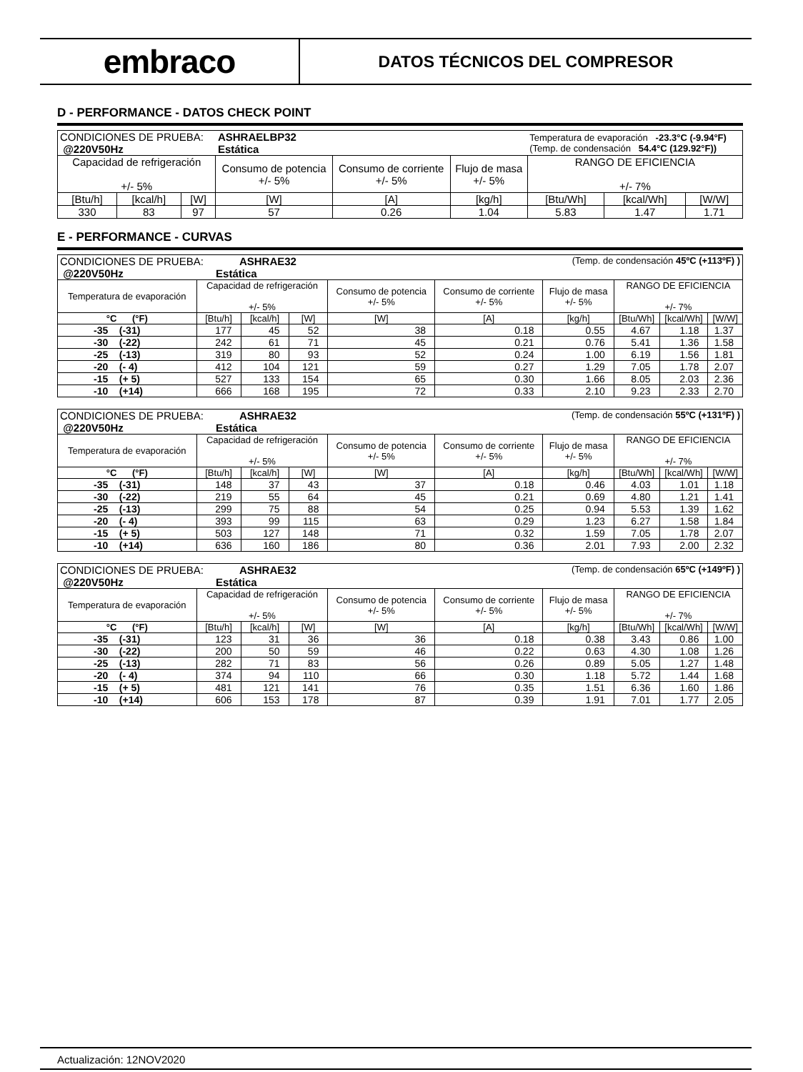embraco
DATOS TÉCNICOS DEL COMPRESOR
D - PERFORMANCE - DATOS CHECK POINT
| CONDICIONES DE PRUEBA: @220V50Hz | | | ASHRAELBP32 Estática | | | Temperatura de evaporación -23.3°C (-9.94°F) (Temp. de condensación 54.4°C (129.92°F)) | | |
| Capacidad de refrigeración +/- 5% | | | Consumo de potencia +/- 5% | Consumo de corriente +/- 5% | Flujo de masa +/- 5% | RANGO DE EFICIENCIA +/- 7% | | |
| [Btu/h] | [kcal/h] | [W] | [W] | [A] | [kg/h] | [Btu/Wh] | [kcal/Wh] | [W/W] |
| 330 | 83 | 97 | 57 | 0.26 | 1.04 | 5.83 | 1.47 | 1.71 |
E - PERFORMANCE - CURVAS
| CONDICIONES DE PRUEBA: ASHRAE32 @220V50Hz Estática | | | | (Temp. de condensación 45ºC (+113ºF) ) | | | | | |
| Temperatura de evaporación | Capacidad de refrigeración +/- 5% | | | Consumo de potencia +/- 5% | Consumo de corriente +/- 5% | Flujo de masa +/- 5% | RANGO DE EFICIENCIA +/- 7% | | |
| °C (°F) | [Btu/h] | [kcal/h] | [W] | [W] | [A] | [kg/h] | [Btu/Wh] | [kcal/Wh] | [W/W] |
| -35 (-31) | 177 | 45 | 52 | 38 | 0.18 | 0.55 | 4.67 | 1.18 | 1.37 |
| -30 (-22) | 242 | 61 | 71 | 45 | 0.21 | 0.76 | 5.41 | 1.36 | 1.58 |
| -25 (-13) | 319 | 80 | 93 | 52 | 0.24 | 1.00 | 6.19 | 1.56 | 1.81 |
| -20 (- 4) | 412 | 104 | 121 | 59 | 0.27 | 1.29 | 7.05 | 1.78 | 2.07 |
| -15 (+ 5) | 527 | 133 | 154 | 65 | 0.30 | 1.66 | 8.05 | 2.03 | 2.36 |
| -10 (+14) | 666 | 168 | 195 | 72 | 0.33 | 2.10 | 9.23 | 2.33 | 2.70 |
| CONDICIONES DE PRUEBA: ASHRAE32 @220V50Hz Estática | | | | (Temp. de condensación 55ºC (+131ºF) ) | | | | | |
| Temperatura de evaporación | Capacidad de refrigeración +/- 5% | | | Consumo de potencia +/- 5% | Consumo de corriente +/- 5% | Flujo de masa +/- 5% | RANGO DE EFICIENCIA +/- 7% | | |
| °C (°F) | [Btu/h] | [kcal/h] | [W] | [W] | [A] | [kg/h] | [Btu/Wh] | [kcal/Wh] | [W/W] |
| -35 (-31) | 148 | 37 | 43 | 37 | 0.18 | 0.46 | 4.03 | 1.01 | 1.18 |
| -30 (-22) | 219 | 55 | 64 | 45 | 0.21 | 0.69 | 4.80 | 1.21 | 1.41 |
| -25 (-13) | 299 | 75 | 88 | 54 | 0.25 | 0.94 | 5.53 | 1.39 | 1.62 |
| -20 (- 4) | 393 | 99 | 115 | 63 | 0.29 | 1.23 | 6.27 | 1.58 | 1.84 |
| -15 (+ 5) | 503 | 127 | 148 | 71 | 0.32 | 1.59 | 7.05 | 1.78 | 2.07 |
| -10 (+14) | 636 | 160 | 186 | 80 | 0.36 | 2.01 | 7.93 | 2.00 | 2.32 |
| CONDICIONES DE PRUEBA: ASHRAE32 @220V50Hz Estática | | | | (Temp. de condensación 65ºC (+149ºF) ) | | | | | |
| Temperatura de evaporación | Capacidad de refrigeración +/- 5% | | | Consumo de potencia +/- 5% | Consumo de corriente +/- 5% | Flujo de masa +/- 5% | RANGO DE EFICIENCIA +/- 7% | | |
| °C (°F) | [Btu/h] | [kcal/h] | [W] | [W] | [A] | [kg/h] | [Btu/Wh] | [kcal/Wh] | [W/W] |
| -35 (-31) | 123 | 31 | 36 | 36 | 0.18 | 0.38 | 3.43 | 0.86 | 1.00 |
| -30 (-22) | 200 | 50 | 59 | 46 | 0.22 | 0.63 | 4.30 | 1.08 | 1.26 |
| -25 (-13) | 282 | 71 | 83 | 56 | 0.26 | 0.89 | 5.05 | 1.27 | 1.48 |
| -20 (- 4) | 374 | 94 | 110 | 66 | 0.30 | 1.18 | 5.72 | 1.44 | 1.68 |
| -15 (+ 5) | 481 | 121 | 141 | 76 | 0.35 | 1.51 | 6.36 | 1.60 | 1.86 |
| -10 (+14) | 606 | 153 | 178 | 87 | 0.39 | 1.91 | 7.01 | 1.77 | 2.05 |
Actualización: 12NOV2020